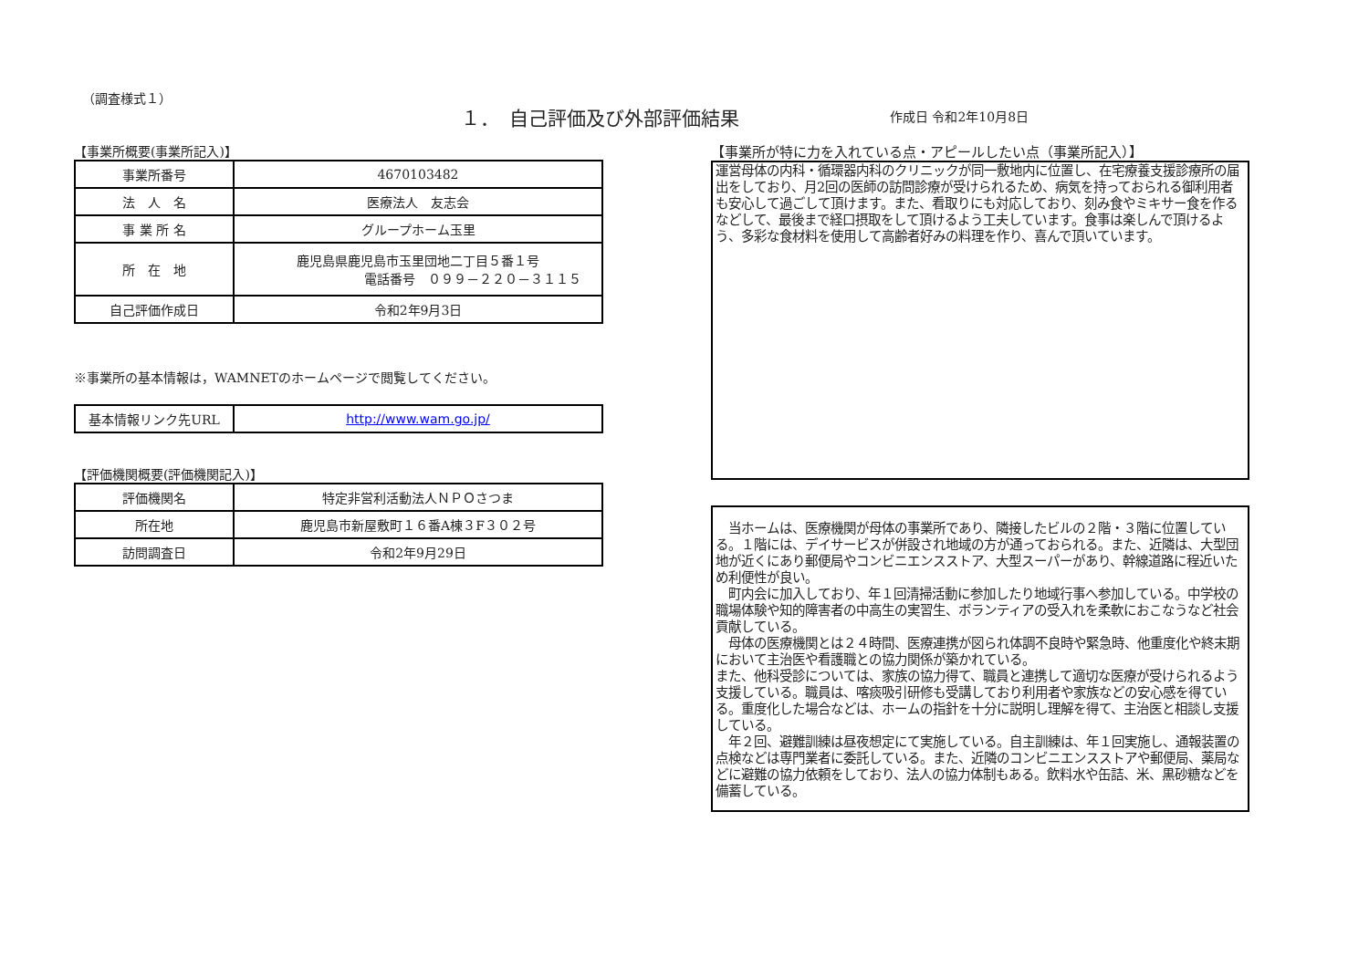（調査様式１）
１．　自己評価及び外部評価結果 作成日 令和2年10月8日
【事業所概要(事業所記入)】
| 事業所番号 | 4670103482 |
| 法 人 名 | 医療法人 友志会 |
| 事 業 所 名 | グループホーム玉里 |
| 所 在 地 | 鹿児島県鹿児島市玉里団地二丁目５番１号 電話番号 ０９９－２２０－３１１５ |
| 自己評価作成日 | 令和2年9月3日 |
※事業所の基本情報は，WAMNETのホームページで閲覧してください。
| 基本情報リンク先URL | http://www.wam.go.jp/ |
【評価機関概要(評価機関記入)】
| 評価機関名 | 特定非営利活動法人ＮＰＯさつま |
| 所在地 | 鹿児島市新屋敷町１６番A棟３F３０２号 |
| 訪問調査日 | 令和2年9月29日 |
【事業所が特に力を入れている点・アピールしたい点（事業所記入）】
運営母体の内科・循環器内科のクリニックが同一敷地内に位置し、在宅療養支援診療所の届出をしており、月2回の医師の訪問診療が受けられるため、病気を持っておられる御利用者も安心して過ごして頂けます。また、看取りにも対応しており、刻み食やミキサー食を作るなどして、最後まで経口摂取をして頂けるよう工夫しています。食事は楽しんで頂けるよう、多彩な食材料を使用して高齢者好みの料理を作り、喜んで頂いています。
　当ホームは、医療機関が母体の事業所であり、隣接したビルの２階・３階に位置している。１階には、デイサービスが併設され地域の方が通っておられる。また、近隣は、大型団地が近くにあり郵便局やコンビニエンスストア、大型スーパーがあり、幹線道路に程近いため利便性が良い。
　町内会に加入しており、年１回清掃活動に参加したり地域行事へ参加している。中学校の職場体験や知的障害者の中高生の実習生、ボランティアの受入れを柔軟におこなうなど社会貢献している。
　母体の医療機関とは２４時間、医療連携が図られ体調不良時や緊急時、他重度化や終末期において主治医や看護職との協力関係が築かれている。
また、他科受診については、家族の協力得て、職員と連携して適切な医療が受けられるよう支援している。職員は、喀痰吸引研修も受講しており利用者や家族などの安心感を得ている。重度化した場合などは、ホームの指針を十分に説明し理解を得て、主治医と相談し支援している。
　年２回、避難訓練は昼夜想定にて実施している。自主訓練は、年１回実施し、通報装置の点検などは専門業者に委託している。また、近隣のコンビニエンスストアや郵便局、薬局などに避難の協力依頼をしており、法人の協力体制もある。飲料水や缶詰、米、黒砂糖などを備蓄している。